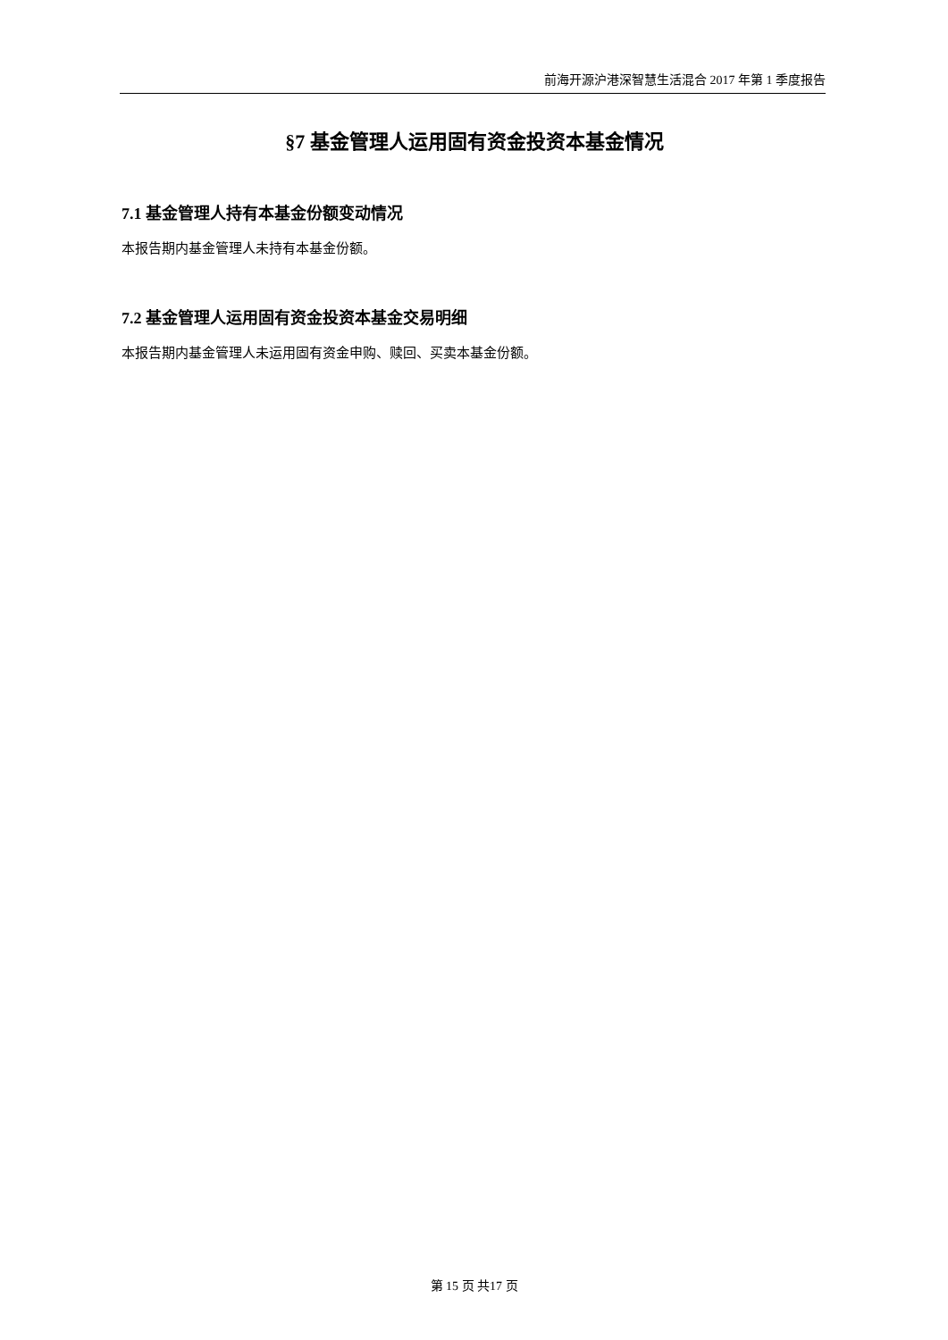前海开源沪港深智慧生活混合 2017 年第 1 季度报告
§7 基金管理人运用固有资金投资本基金情况
7.1 基金管理人持有本基金份额变动情况
本报告期内基金管理人未持有本基金份额。
7.2 基金管理人运用固有资金投资本基金交易明细
本报告期内基金管理人未运用固有资金申购、赎回、买卖本基金份额。
第 15 页 共17 页